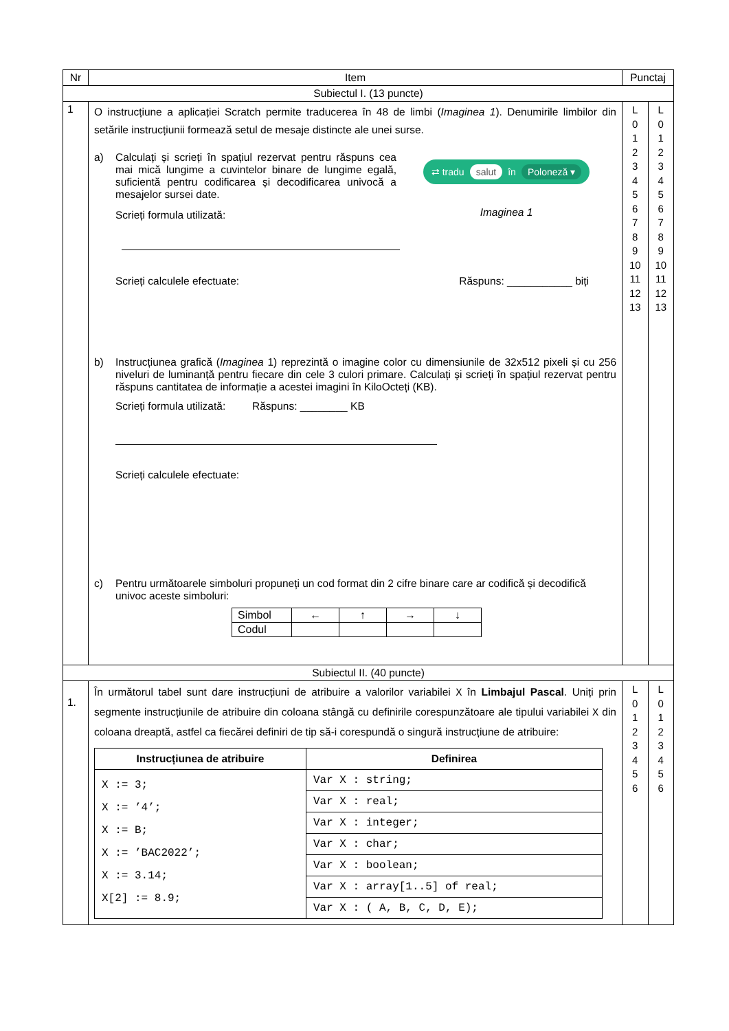| Nr | Item | Punctaj | |
| --- | --- | --- | --- |
| Subiectul I. (13 puncte) | | | |
| 1 | O instrucțiune a aplicației Scratch permite traducerea în 48 de limbi ( Imaginea 1 ). Denumirile limbilor din setările instrucțiunii formează setul de mesaje distincte ale unei surse. a) Calculați și scrieți în spațiul rezervat pentru răspuns cea mai mică lungime a cuvintelor binare de lungime egală, suficientă pentru codificarea și decodificarea univocă a mesajelor sursei date. Scrieți formula utilizată: ⇄ tradu salut în Poloneză ▾ Imaginea 1 Scrieți calculele efectuate: Răspuns: ___________ biți b) Instrucțiunea grafică ( Imaginea 1) reprezintă o imagine color cu dimensiunile de 32x512 pixeli și cu 256 niveluri de luminanță pentru fiecare din cele 3 culori primare. Calculați și scrieți în spațiul rezervat pentru răspuns cantitatea de informație a acestei imagini în KiloOcteți (KB). Scrieți formula utilizată: Răspuns: ________ KB Scrieți calculele efectuate: c) Pentru următoarele simboluri propuneți un cod format din 2 cifre binare care ar codifică și decodifică univoc aceste simboluri: / Simbol / ← / ↑ / → / ↓ / / Codul / / / / / | L 0 1 2 3 4 5 6 7 8 9 10 11 12 13 | L 0 1 2 3 4 5 6 7 8 9 10 11 12 13 |
| Subiectul II. (40 puncte) | | | |
| 1. | În următorul tabel sunt dare instrucțiuni de atribuire a valorilor variabilei X în Limbajul Pascal . Uniți prin segmente instrucțiunile de atribuire din coloana stângă cu definirile corespunzătoare ale tipului variabilei X din coloana dreaptă, astfel ca fiecărei definiri de tip să-i corespundă o singură instrucțiune de atribuire: / Instrucțiunea de atribuire / Definirea / / --- / --- / / X := 3; X := ’4’; X := B; X := ’BAC2022’; X := 3.14; X[2] := 8.9; / Var X : string; / / / Var X : real; / / / Var X : integer; / / / Var X : char; / / / Var X : boolean; / / / Var X : array[1..5] of real; / / / Var X : ( A, B, C, D, E); / | L 0 1 2 3 4 5 6 | L 0 1 2 3 4 5 6 |